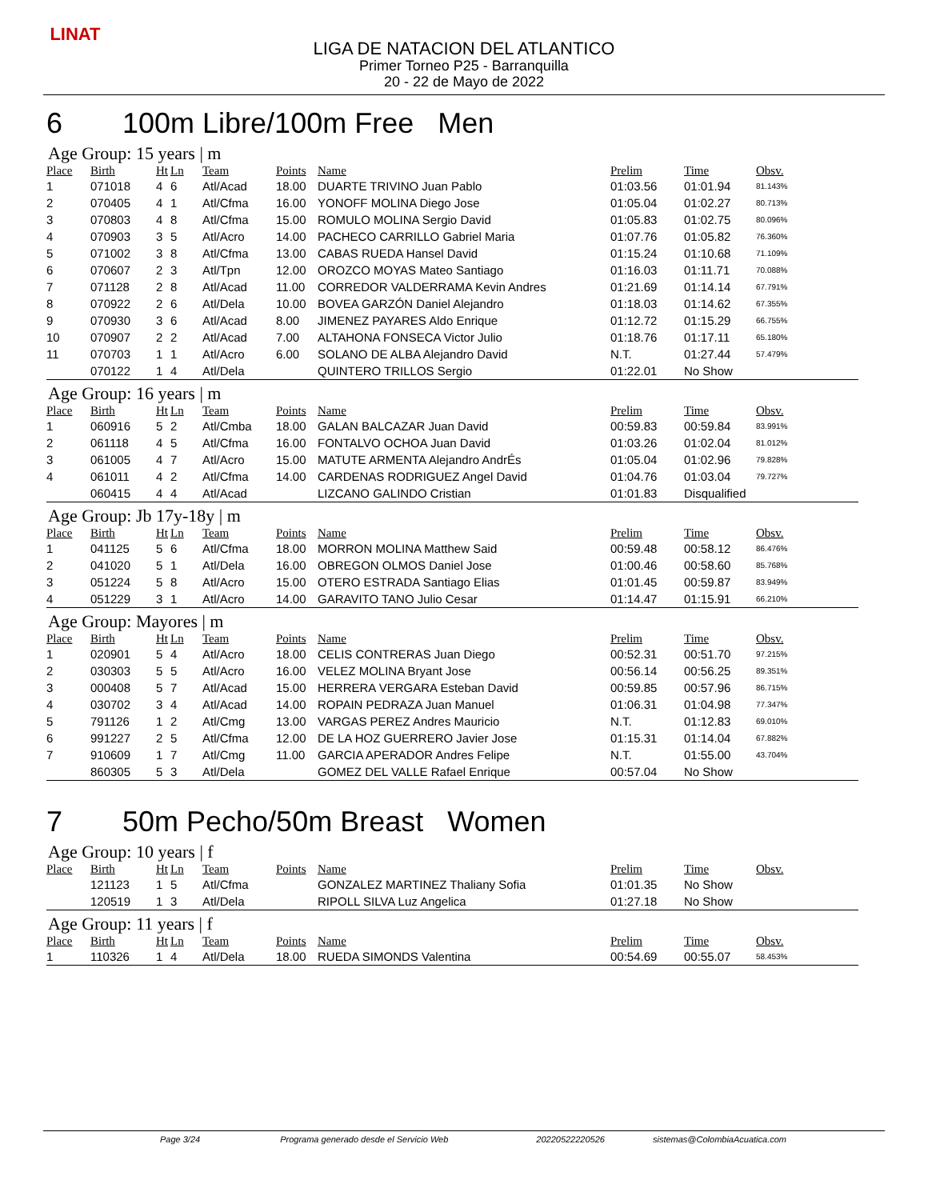LINAT
LIGA DE NATACION DEL ATLANTICO
Primer Torneo P25 - Barranquilla
20 - 22 de Mayo de 2022
6 100m Libre/100m Free Men
Age Group: 15 years | m
| Place | Birth | Ht | Ln | Team | Points | Name | Prelim | Time | Obsv. |
| --- | --- | --- | --- | --- | --- | --- | --- | --- | --- |
| 1 | 071018 | 4 | 6 | Atl/Acad | 18.00 | DUARTE TRIVINO Juan Pablo | 01:03.56 | 01:01.94 | 81.143% |
| 2 | 070405 | 4 | 1 | Atl/Cfma | 16.00 | YONOFF MOLINA Diego Jose | 01:05.04 | 01:02.27 | 80.713% |
| 3 | 070803 | 4 | 8 | Atl/Cfma | 15.00 | ROMULO MOLINA Sergio David | 01:05.83 | 01:02.75 | 80.096% |
| 4 | 070903 | 3 | 5 | Atl/Acro | 14.00 | PACHECO CARRILLO Gabriel Maria | 01:07.76 | 01:05.82 | 76.360% |
| 5 | 071002 | 3 | 8 | Atl/Cfma | 13.00 | CABAS RUEDA Hansel David | 01:15.24 | 01:10.68 | 71.109% |
| 6 | 070607 | 2 | 3 | Atl/Tpn | 12.00 | OROZCO MOYAS Mateo Santiago | 01:16.03 | 01:11.71 | 70.088% |
| 7 | 071128 | 2 | 8 | Atl/Acad | 11.00 | CORREDOR VALDERRAMA Kevin Andres | 01:21.69 | 01:14.14 | 67.791% |
| 8 | 070922 | 2 | 6 | Atl/Dela | 10.00 | BOVEA GARZÓN Daniel Alejandro | 01:18.03 | 01:14.62 | 67.355% |
| 9 | 070930 | 3 | 6 | Atl/Acad | 8.00 | JIMENEZ PAYARES Aldo Enrique | 01:12.72 | 01:15.29 | 66.755% |
| 10 | 070907 | 2 | 2 | Atl/Acad | 7.00 | ALTAHONA FONSECA Victor Julio | 01:18.76 | 01:17.11 | 65.180% |
| 11 | 070703 | 1 | 1 | Atl/Acro | 6.00 | SOLANO DE ALBA Alejandro David | N.T. | 01:27.44 | 57.479% |
| | 070122 | 1 | 4 | Atl/Dela | | QUINTERO TRILLOS Sergio | 01:22.01 | No Show | |
Age Group: 16 years | m
| Place | Birth | Ht | Ln | Team | Points | Name | Prelim | Time | Obsv. |
| --- | --- | --- | --- | --- | --- | --- | --- | --- | --- |
| 1 | 060916 | 5 | 2 | Atl/Cmba | 18.00 | GALAN BALCAZAR Juan David | 00:59.83 | 00:59.84 | 83.991% |
| 2 | 061118 | 4 | 5 | Atl/Cfma | 16.00 | FONTALVO OCHOA Juan David | 01:03.26 | 01:02.04 | 81.012% |
| 3 | 061005 | 4 | 7 | Atl/Acro | 15.00 | MATUTE ARMENTA Alejandro AndrÉs | 01:05.04 | 01:02.96 | 79.828% |
| 4 | 061011 | 4 | 2 | Atl/Cfma | 14.00 | CARDENAS RODRIGUEZ Angel David | 01:04.76 | 01:03.04 | 79.727% |
| | 060415 | 4 | 4 | Atl/Acad | | LIZCANO GALINDO Cristian | 01:01.83 | Disqualified | |
Age Group: Jb 17y-18y | m
| Place | Birth | Ht | Ln | Team | Points | Name | Prelim | Time | Obsv. |
| --- | --- | --- | --- | --- | --- | --- | --- | --- | --- |
| 1 | 041125 | 5 | 6 | Atl/Cfma | 18.00 | MORRON MOLINA Matthew Said | 00:59.48 | 00:58.12 | 86.476% |
| 2 | 041020 | 5 | 1 | Atl/Dela | 16.00 | OBREGON OLMOS Daniel Jose | 01:00.46 | 00:58.60 | 85.768% |
| 3 | 051224 | 5 | 8 | Atl/Acro | 15.00 | OTERO ESTRADA Santiago Elias | 01:01.45 | 00:59.87 | 83.949% |
| 4 | 051229 | 3 | 1 | Atl/Acro | 14.00 | GARAVITO TANO Julio Cesar | 01:14.47 | 01:15.91 | 66.210% |
Age Group: Mayores | m
| Place | Birth | Ht | Ln | Team | Points | Name | Prelim | Time | Obsv. |
| --- | --- | --- | --- | --- | --- | --- | --- | --- | --- |
| 1 | 020901 | 5 | 4 | Atl/Acro | 18.00 | CELIS CONTRERAS Juan Diego | 00:52.31 | 00:51.70 | 97.215% |
| 2 | 030303 | 5 | 5 | Atl/Acro | 16.00 | VELEZ MOLINA Bryant Jose | 00:56.14 | 00:56.25 | 89.351% |
| 3 | 000408 | 5 | 7 | Atl/Acad | 15.00 | HERRERA VERGARA Esteban David | 00:59.85 | 00:57.96 | 86.715% |
| 4 | 030702 | 3 | 4 | Atl/Acad | 14.00 | ROPAIN PEDRAZA Juan Manuel | 01:06.31 | 01:04.98 | 77.347% |
| 5 | 791126 | 1 | 2 | Atl/Cmg | 13.00 | VARGAS PEREZ Andres Mauricio | N.T. | 01:12.83 | 69.010% |
| 6 | 991227 | 2 | 5 | Atl/Cfma | 12.00 | DE LA HOZ GUERRERO Javier Jose | 01:15.31 | 01:14.04 | 67.882% |
| 7 | 910609 | 1 | 7 | Atl/Cmg | 11.00 | GARCIA APERADOR Andres Felipe | N.T. | 01:55.00 | 43.704% |
| | 860305 | 5 | 3 | Atl/Dela | | GOMEZ DEL VALLE Rafael Enrique | 00:57.04 | No Show | |
7 50m Pecho/50m Breast Women
Age Group: 10 years | f
| Place | Birth | Ht | Ln | Team | Points | Name | Prelim | Time | Obsv. |
| --- | --- | --- | --- | --- | --- | --- | --- | --- | --- |
| | 121123 | 1 | 5 | Atl/Cfma | | GONZALEZ MARTINEZ Thaliany Sofia | 01:01.35 | No Show | |
| | 120519 | 1 | 3 | Atl/Dela | | RIPOLL SILVA Luz Angelica | 01:27.18 | No Show | |
Age Group: 11 years | f
| Place | Birth | Ht | Ln | Team | Points | Name | Prelim | Time | Obsv. |
| --- | --- | --- | --- | --- | --- | --- | --- | --- | --- |
| 1 | 110326 | 1 | 4 | Atl/Dela | 18.00 | RUEDA SIMONDS Valentina | 00:54.69 | 00:55.07 | 58.453% |
Page 3/24 Programa generado desde el Servicio Web 20220522220526 sistemas@ColombiaAcuatica.com